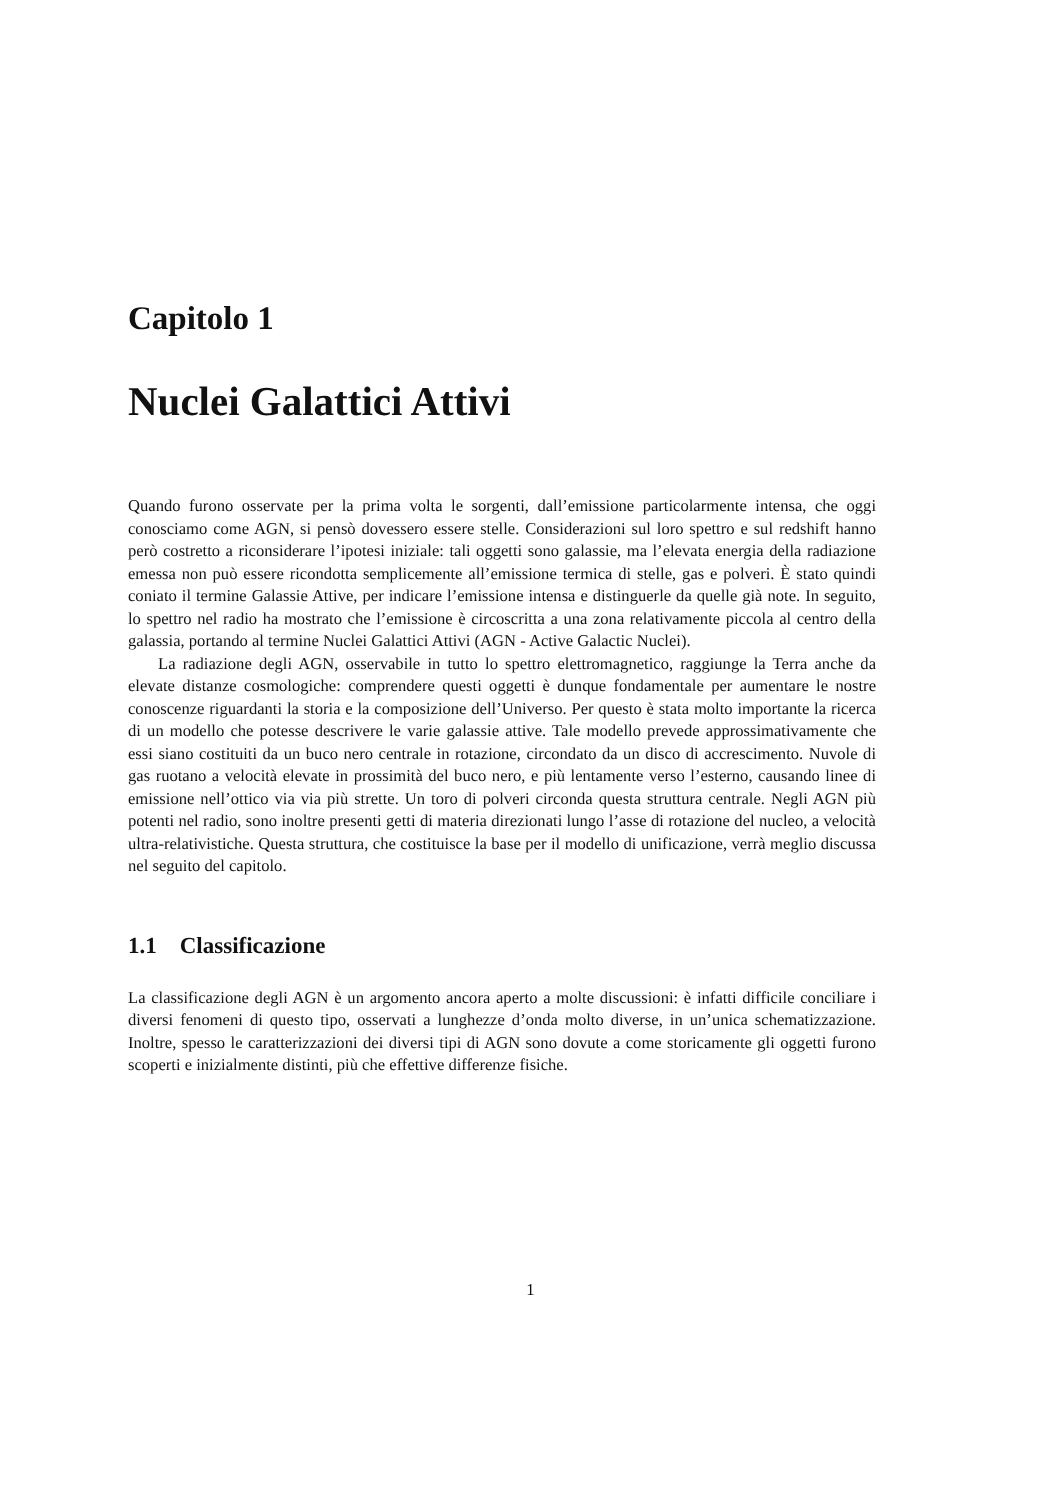Capitolo 1
Nuclei Galattici Attivi
Quando furono osservate per la prima volta le sorgenti, dall’emissione particolarmente intensa, che oggi conosciamo come AGN, si pensò dovessero essere stelle. Considerazioni sul loro spettro e sul redshift hanno però costretto a riconsiderare l’ipotesi iniziale: tali oggetti sono galassie, ma l’elevata energia della radiazione emessa non può essere ricondotta semplicemente all’emissione termica di stelle, gas e polveri. È stato quindi coniato il termine Galassie Attive, per indicare l’emissione intensa e distinguerle da quelle già note. In seguito, lo spettro nel radio ha mostrato che l’emissione è circoscritta a una zona relativamente piccola al centro della galassia, portando al termine Nuclei Galattici Attivi (AGN - Active Galactic Nuclei).
La radiazione degli AGN, osservabile in tutto lo spettro elettromagnetico, raggiunge la Terra anche da elevate distanze cosmologiche: comprendere questi oggetti è dunque fondamentale per aumentare le nostre conoscenze riguardanti la storia e la composizione dell’Universo. Per questo è stata molto importante la ricerca di un modello che potesse descrivere le varie galassie attive. Tale modello prevede approssimativamente che essi siano costituiti da un buco nero centrale in rotazione, circondato da un disco di accrescimento. Nuvole di gas ruotano a velocità elevate in prossimità del buco nero, e più lentamente verso l’esterno, causando linee di emissione nell’ottico via via più strette. Un toro di polveri circonda questa struttura centrale. Negli AGN più potenti nel radio, sono inoltre presenti getti di materia direzionati lungo l’asse di rotazione del nucleo, a velocità ultra-relativistiche. Questa struttura, che costituisce la base per il modello di unificazione, verrà meglio discussa nel seguito del capitolo.
1.1 Classificazione
La classificazione degli AGN è un argomento ancora aperto a molte discussioni: è infatti difficile conciliare i diversi fenomeni di questo tipo, osservati a lunghezze d’onda molto diverse, in un’unica schematizzazione. Inoltre, spesso le caratterizzazioni dei diversi tipi di AGN sono dovute a come storicamente gli oggetti furono scoperti e inizialmente distinti, più che effettive differenze fisiche.
1